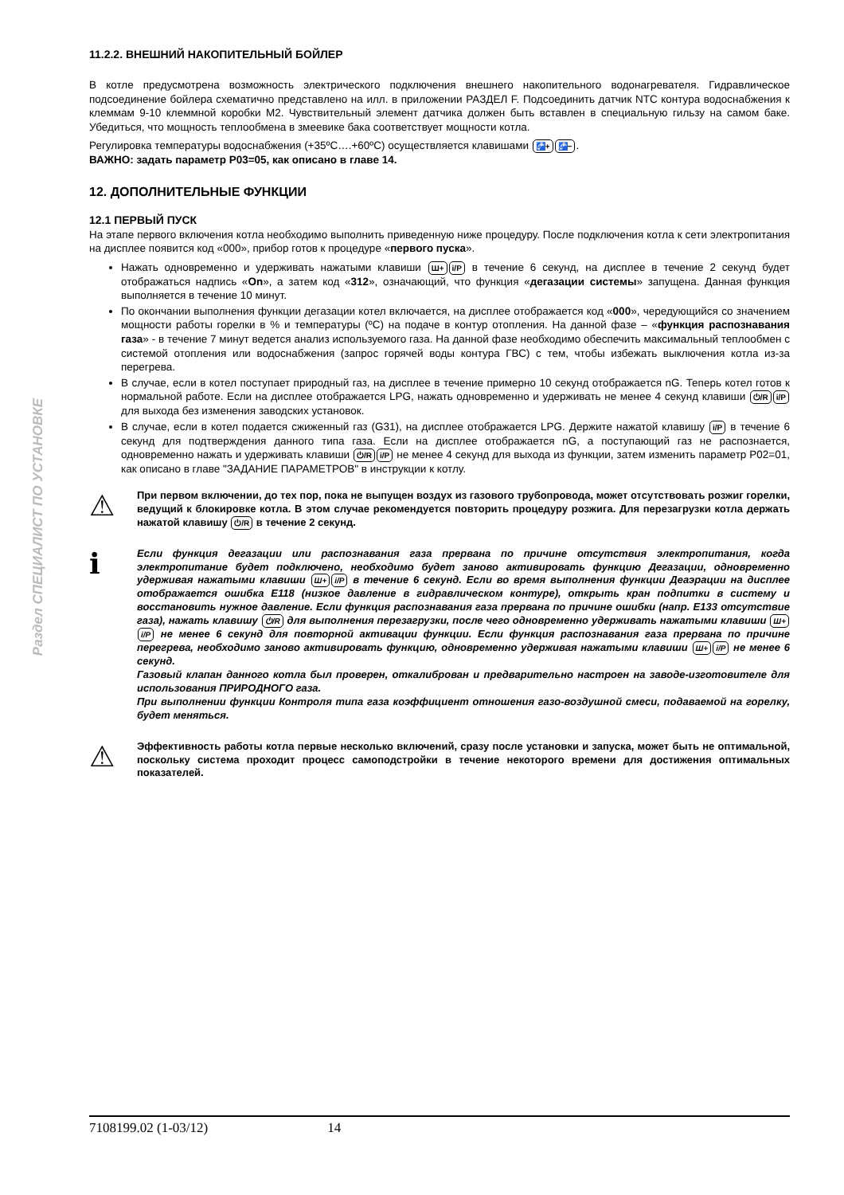Раздел СПЕЦИАЛИСТ ПО УСТАНОВКЕ
11.2.2. ВНЕШНИЙ НАКОПИТЕЛЬНЫЙ БОЙЛЕР
В котле предусмотрена возможность электрического подключения внешнего накопительного водонагревателя. Гидравлическое подсоединение бойлера схематично представлено на илл. в приложении РАЗДЕЛ F. Подсоединить датчик NTC контура водоснабжения к клеммам 9-10 клеммной коробки M2. Чувствительный элемент датчика должен быть вставлен в специальную гильзу на самом баке. Убедиться, что мощность теплообмена в змеевике бака соответствует мощности котла.
Регулировка температуры водоснабжения (+35ºC….+60ºC) осуществляется клавишами 🚰+ 🚰−.
ВАЖНО: задать параметр P03=05, как описано в главе 14.
12. ДОПОЛНИТЕЛЬНЫЕ ФУНКЦИИ
12.1 ПЕРВЫЙ ПУСК
На этапе первого включения котла необходимо выполнить приведенную ниже процедуру. После подключения котла к сети электропитания на дисплее появится код «000», прибор готов к процедуре «первого пуска».
Нажать одновременно и удерживать нажатыми клавиши Ш+ i/P в течение 6 секунд, на дисплее в течение 2 секунд будет отображаться надпись «On», а затем код «312», означающий, что функция «дегазации системы» запущена. Данная функция выполняется в течение 10 минут.
По окончании выполнения функции дегазации котел включается, на дисплее отображается код «000», чередующийся со значением мощности работы горелки в % и температуры (ºC) на подаче в контур отопления. На данной фазе – «функция распознавания газа» - в течение 7 минут ведется анализ используемого газа. На данной фазе необходимо обеспечить максимальный теплообмен с системой отопления или водоснабжения (запрос горячей воды контура ГВС) с тем, чтобы избежать выключения котла из-за перегрева.
В случае, если в котел поступает природный газ, на дисплее в течение примерно 10 секунд отображается nG. Теперь котел готов к нормальной работе. Если на дисплее отображается LPG, нажать одновременно и удерживать не менее 4 секунд клавиши ⏻/R i/P для выхода без изменения заводских установок.
В случае, если в котел подается сжиженный газ (G31), на дисплее отображается LPG. Держите нажатой клавишу i/P в течение 6 секунд для подтверждения данного типа газа. Если на дисплее отображается nG, а поступающий газ не распознается, одновременно нажать и удерживать клавиши ⏻/R i/P не менее 4 секунд для выхода из функции, затем изменить параметр P02=01, как описано в главе "ЗАДАНИЕ ПАРАМЕТРОВ" в инструкции к котлу.
⚠
При первом включении, до тех пор, пока не выпущен воздух из газового трубопровода, может отсутствовать розжиг горелки, ведущий к блокировке котла. В этом случае рекомендуется повторить процедуру розжига. Для перезагрузки котла держать нажатой клавишу ⏻/R в течение 2 секунд.
ℹ
Если функция дегазации или распознавания газа прервана по причине отсутствия электропитания, когда электропитание будет подключено, необходимо будет заново активировать функцию Дегазации, одновременно удерживая нажатыми клавиши Ш+ i/P в течение 6 секунд. Если во время выполнения функции Деаэрации на дисплее отображается ошибка E118 (низкое давление в гидравлическом контуре), открыть кран подпитки в систему и восстановить нужное давление. Если функция распознавания газа прервана по причине ошибки (напр. E133 отсутствие газа), нажать клавишу ⏻/R для выполнения перезагрузки, после чего одновременно удерживать нажатыми клавиши Ш+ i/P не менее 6 секунд для повторной активации функции. Если функция распознавания газа прервана по причине перегрева, необходимо заново активировать функцию, одновременно удерживая нажатыми клавиши Ш+ i/P не менее 6 секунд.
Газовый клапан данного котла был проверен, откалиброван и предварительно настроен на заводе-изготовителе для использования ПРИРОДНОГО газа.
При выполнении функции Контроля типа газа коэффициент отношения газо-воздушной смеси, подаваемой на горелку, будет меняться.
⚠
Эффективность работы котла первые несколько включений, сразу после установки и запуска, может быть не оптимальной, поскольку система проходит процесс самоподстройки в течение некоторого времени для достижения оптимальных показателей.
7108199.02 (1-03/12) 14